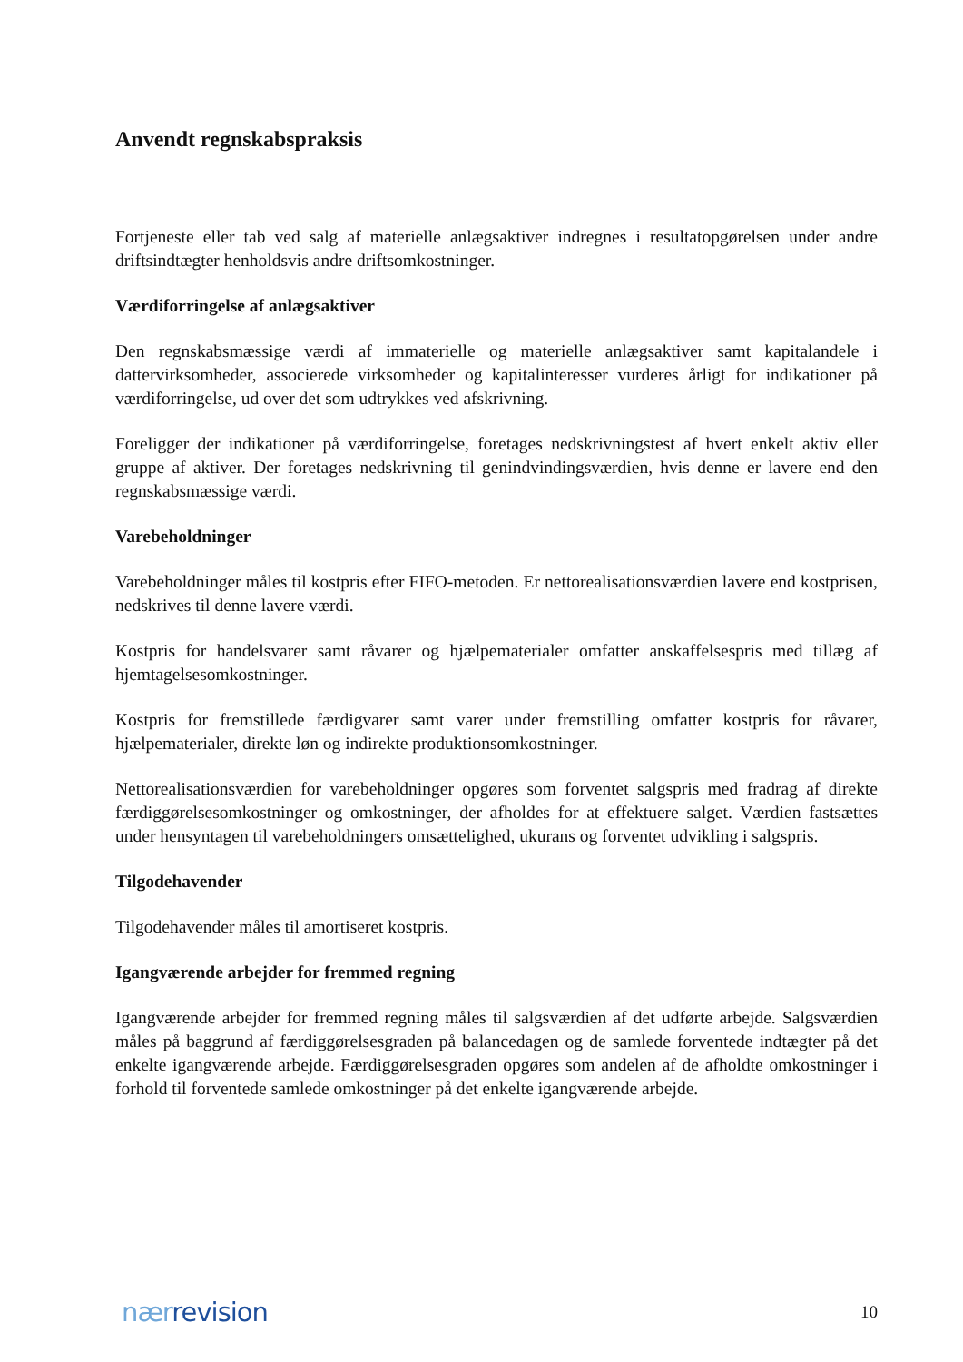Anvendt regnskabspraksis
Fortjeneste eller tab ved salg af materielle anlægsaktiver indregnes i resultatopgørelsen under andre driftsindtægter henholdsvis andre driftsomkostninger.
Værdiforringelse af anlægsaktiver
Den regnskabsmæssige værdi af immaterielle og materielle anlægsaktiver samt kapitalandele i dattervirksomheder, associerede virksomheder og kapitalinteresser vurderes årligt for indikationer på værdiforringelse, ud over det som udtrykkes ved afskrivning.
Foreligger der indikationer på værdiforringelse, foretages nedskrivningstest af hvert enkelt aktiv eller gruppe af aktiver. Der foretages nedskrivning til genindvindingsværdien, hvis denne er lavere end den regnskabsmæssige værdi.
Varebeholdninger
Varebeholdninger måles til kostpris efter FIFO-metoden. Er nettorealisationsværdien lavere end kostprisen, nedskrives til denne lavere værdi.
Kostpris for handelsvarer samt råvarer og hjælpematerialer omfatter anskaffelsespris med tillæg af hjemtagelsesomkostninger.
Kostpris for fremstillede færdigvarer samt varer under fremstilling omfatter kostpris for råvarer, hjælpematerialer, direkte løn og indirekte produktionsomkostninger.
Nettorealisationsværdien for varebeholdninger opgøres som forventet salgspris med fradrag af direkte færdiggørelsesomkostninger og omkostninger, der afholdes for at effektuere salget. Værdien fastsættes under hensyntagen til varebeholdningers omsættelighed, ukurans og forventet udvikling i salgspris.
Tilgodehavender
Tilgodehavender måles til amortiseret kostpris.
Igangværende arbejder for fremmed regning
Igangværende arbejder for fremmed regning måles til salgsværdien af det udførte arbejde. Salgsværdien måles på baggrund af færdiggørelsesgraden på balancedagen og de samlede forventede indtægter på det enkelte igangværende arbejde. Færdiggørelsesgraden opgøres som andelen af de afholdte omkostninger i forhold til forventede samlede omkostninger på det enkelte igangværende arbejde.
nær revision 10